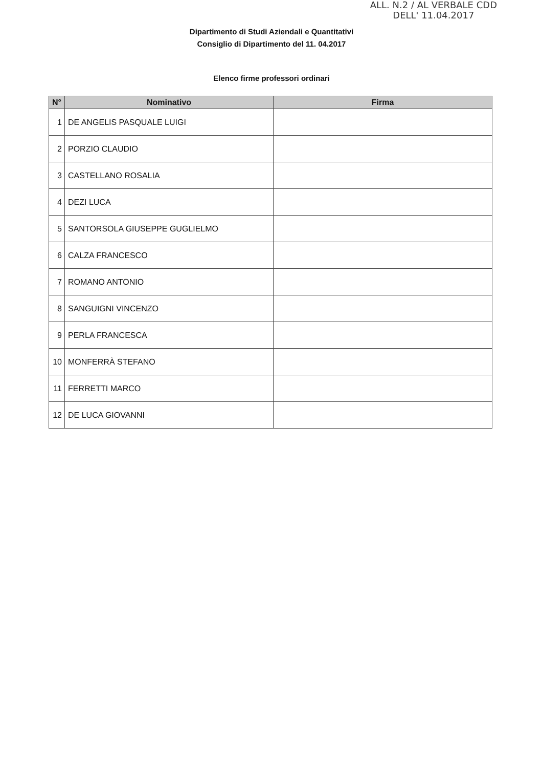ALL. N.2 / AL VERBALE CDD
DELL' 11.04.2017
Dipartimento di Studi Aziendali e Quantitativi
Consiglio di Dipartimento del 11. 04.2017
Elenco firme professori ordinari
| N° | Nominativo | Firma |
| --- | --- | --- |
| 1 | DE ANGELIS PASQUALE LUIGI | |
| 2 | PORZIO CLAUDIO | |
| 3 | CASTELLANO ROSALIA | |
| 4 | DEZI LUCA | |
| 5 | SANTORSOLA GIUSEPPE GUGLIELMO | |
| 6 | CALZA FRANCESCO | |
| 7 | ROMANO ANTONIO | |
| 8 | SANGUIGNI VINCENZO | |
| 9 | PERLA FRANCESCA | |
| 10 | MONFERRÀ STEFANO | |
| 11 | FERRETTI MARCO | |
| 12 | DE LUCA GIOVANNI | |